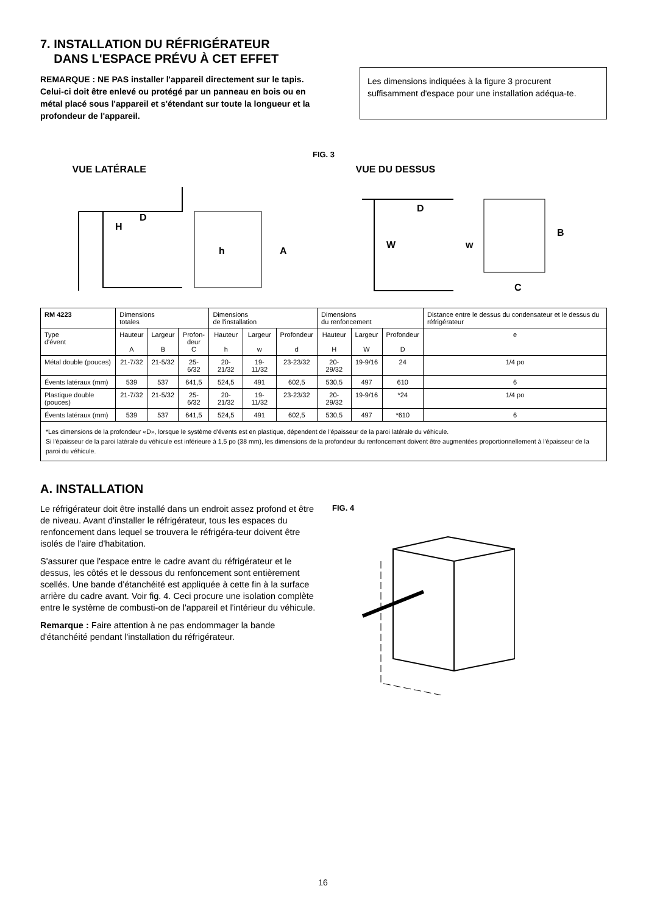7. INSTALLATION DU RÉFRIGÉRATEUR
DANS L'ESPACE PRÉVU À CET EFFET
REMARQUE : NE PAS installer l'appareil directement sur le tapis. Celui-ci doit être enlevé ou protégé par un panneau en bois ou en métal placé sous l'appareil et s'étendant sur toute la longueur et la profondeur de l'appareil.
Les dimensions indiquées à la figure 3 procurent suffisamment d'espace pour une installation adéqua-te.
FIG. 3
VUE LATÉRALE
H
D
h
A
VUE DU DESSUS
W
D
w
B
C
| RM 4223 | Dimensions totales | | | Dimensions de l'installation | | | Dimensions du renfoncement | | | Distance entre le dessus du condensateur et le dessus du réfrigérateur |
| --- | --- | --- | --- | --- | --- | --- | --- | --- | --- | --- |
| Type d'évent | Hauteur A | Largeur B | Profon- deur C | Hauteur h | Largeur w | Profondeur d | Hauteur H | Largeur W | Profondeur D | e |
| Métal double (pouces) | 21-7/32 | 21-5/32 | 25-6/32 | 20-21/32 | 19-11/32 | 23-23/32 | 20-29/32 | 19-9/16 | 24 | 1/4 po |
| Évents latéraux (mm) | 539 | 537 | 641,5 | 524,5 | 491 | 602,5 | 530,5 | 497 | 610 | 6 |
| Plastique double (pouces) | 21-7/32 | 21-5/32 | 25-6/32 | 20-21/32 | 19-11/32 | 23-23/32 | 20-29/32 | 19-9/16 | *24 | 1/4 po |
| Évents latéraux (mm) | 539 | 537 | 641,5 | 524,5 | 491 | 602,5 | 530,5 | 497 | *610 | 6 |
| *Les dimensions de la profondeur «D», lorsque le système d'évents est en plastique, dépendent de l'épaisseur de la paroi latérale du véhicule. Si l'épaisseur de la paroi latérale du véhicule est inférieure à 1,5 po (38 mm), les dimensions de la profondeur du renfoncement doivent être augmentées proportionnellement à l'épaisseur de la paroi du véhicule. | | | | | | | | | | |
A. INSTALLATION
Le réfrigérateur doit être installé dans un endroit assez profond et être de niveau. Avant d'installer le réfrigérateur, tous les espaces du renfoncement dans lequel se trouvera le réfrigéra-teur doivent être isolés de l'aire d'habitation.
S'assurer que l'espace entre le cadre avant du réfrigérateur et le dessus, les côtés et le dessous du renfoncement sont entièrement scellés. Une bande d'étanchéité est appliquée à cette fin à la surface arrière du cadre avant. Voir fig. 4. Ceci procure une isolation complète entre le système de combusti-on de l'appareil et l'intérieur du véhicule.
Remarque : Faire attention à ne pas endommager la bande d'étanchéité pendant l'installation du réfrigérateur.
FIG. 4
16